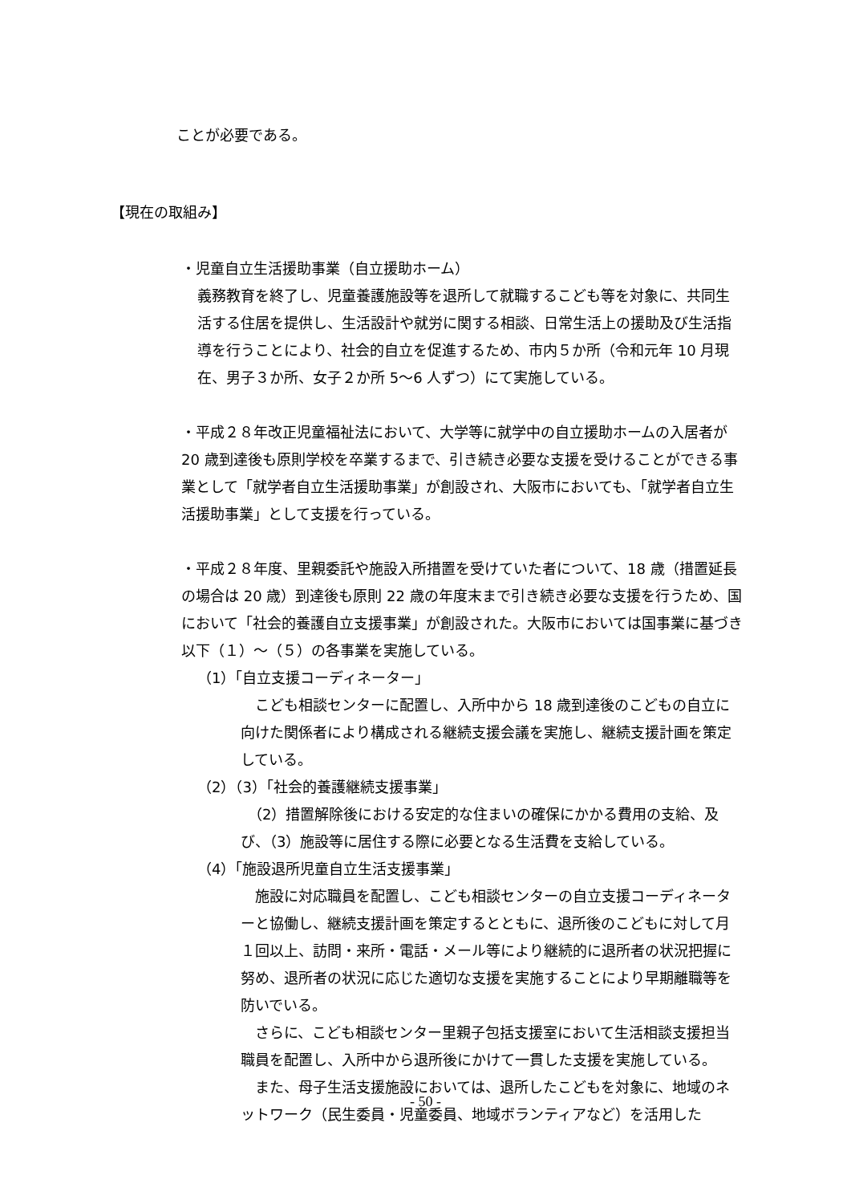ことが必要である。
【現在の取組み】
・児童自立生活援助事業（自立援助ホーム）
義務教育を終了し、児童養護施設等を退所して就職するこども等を対象に、共同生活する住居を提供し、生活設計や就労に関する相談、日常生活上の援助及び生活指導を行うことにより、社会的自立を促進するため、市内５か所（令和元年 10 月現在、男子３か所、女子２か所 5～6 人ずつ）にて実施している。
・平成２８年改正児童福祉法において、大学等に就学中の自立援助ホームの入居者が 20 歳到達後も原則学校を卒業するまで、引き続き必要な支援を受けることができる事業として「就学者自立生活援助事業」が創設され、大阪市においても、「就学者自立生活援助事業」として支援を行っている。
・平成２８年度、里親委託や施設入所措置を受けていた者について、18 歳（措置延長の場合は 20 歳）到達後も原則 22 歳の年度末まで引き続き必要な支援を行うため、国において「社会的養護自立支援事業」が創設された。大阪市においては国事業に基づき以下（１）～（５）の各事業を実施している。
（1）「自立支援コーディネーター」
　こども相談センターに配置し、入所中から 18 歳到達後のこどもの自立に向けた関係者により構成される継続支援会議を実施し、継続支援計画を策定している。
（2）（3）「社会的養護継続支援事業」
　（2）措置解除後における安定的な住まいの確保にかかる費用の支給、及び、（3）施設等に居住する際に必要となる生活費を支給している。
（4）「施設退所児童自立生活支援事業」
　施設に対応職員を配置し、こども相談センターの自立支援コーディネーターと協働し、継続支援計画を策定するとともに、退所後のこどもに対して月１回以上、訪問・来所・電話・メール等により継続的に退所者の状況把握に努め、退所者の状況に応じた適切な支援を実施することにより早期離職等を防いでいる。
　さらに、こども相談センター里親子包括支援室において生活相談支援担当職員を配置し、入所中から退所後にかけて一貫した支援を実施している。
　また、母子生活支援施設においては、退所したこどもを対象に、地域のネットワーク（民生委員・児童委員、地域ボランティアなど）を活用した
- 50 -